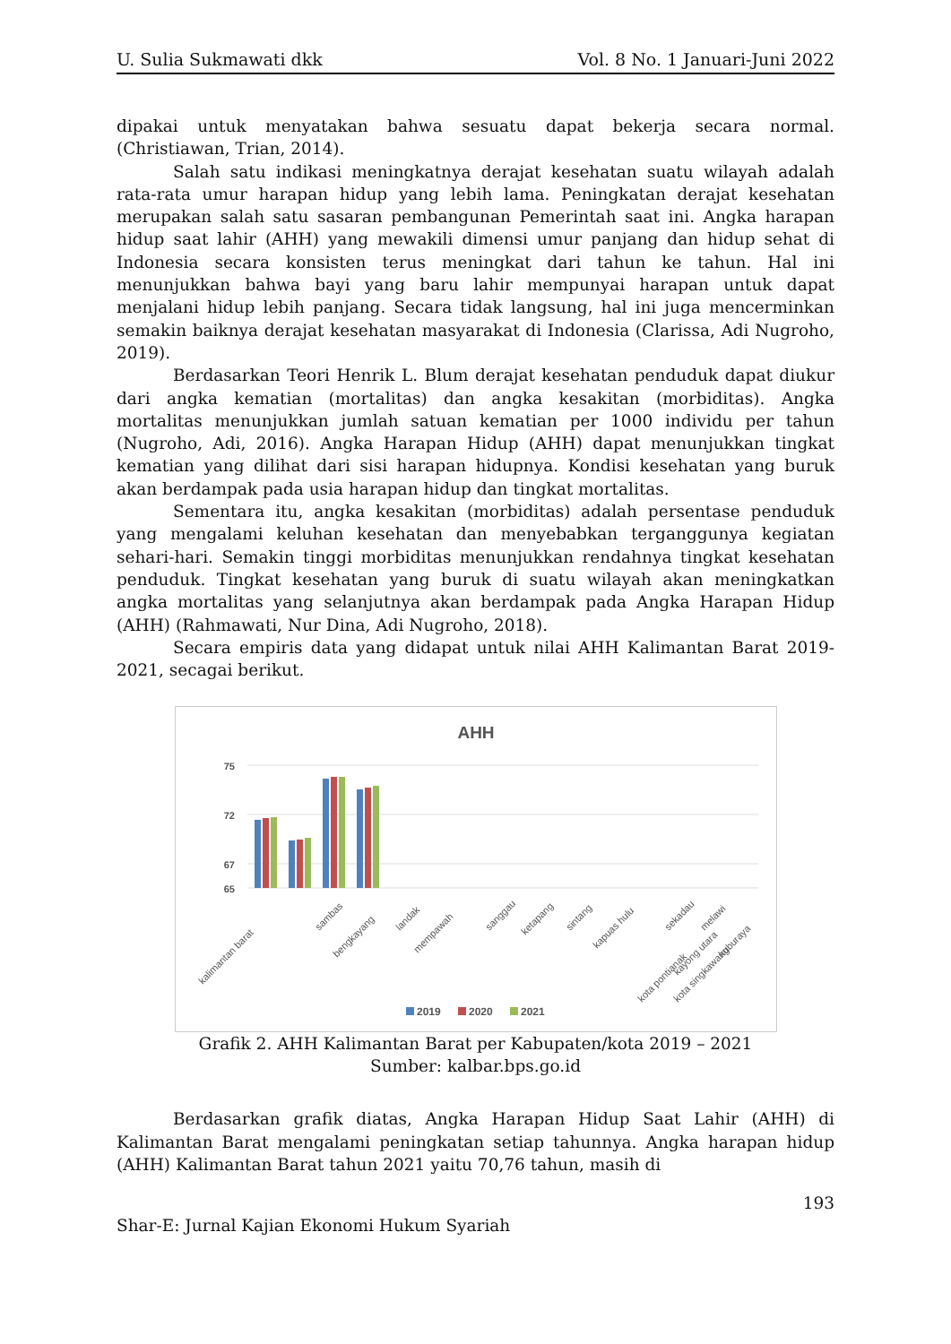U. Sulia Sukmawati dkk Vol. 8 No. 1 Januari-Juni 2022
dipakai untuk menyatakan bahwa sesuatu dapat bekerja secara normal. (Christiawan, Trian, 2014).
Salah satu indikasi meningkatnya derajat kesehatan suatu wilayah adalah rata-rata umur harapan hidup yang lebih lama. Peningkatan derajat kesehatan merupakan salah satu sasaran pembangunan Pemerintah saat ini. Angka harapan hidup saat lahir (AHH) yang mewakili dimensi umur panjang dan hidup sehat di Indonesia secara konsisten terus meningkat dari tahun ke tahun. Hal ini menunjukkan bahwa bayi yang baru lahir mempunyai harapan untuk dapat menjalani hidup lebih panjang. Secara tidak langsung, hal ini juga mencerminkan semakin baiknya derajat kesehatan masyarakat di Indonesia (Clarissa, Adi Nugroho, 2019).
Berdasarkan Teori Henrik L. Blum derajat kesehatan penduduk dapat diukur dari angka kematian (mortalitas) dan angka kesakitan (morbiditas). Angka mortalitas menunjukkan jumlah satuan kematian per 1000 individu per tahun (Nugroho, Adi, 2016). Angka Harapan Hidup (AHH) dapat menunjukkan tingkat kematian yang dilihat dari sisi harapan hidupnya. Kondisi kesehatan yang buruk akan berdampak pada usia harapan hidup dan tingkat mortalitas.
Sementara itu, angka kesakitan (morbiditas) adalah persentase penduduk yang mengalami keluhan kesehatan dan menyebabkan terganggunya kegiatan sehari-hari. Semakin tinggi morbiditas menunjukkan rendahnya tingkat kesehatan penduduk. Tingkat kesehatan yang buruk di suatu wilayah akan meningkatkan angka mortalitas yang selanjutnya akan berdampak pada Angka Harapan Hidup (AHH) (Rahmawati, Nur Dina, Adi Nugroho, 2018).
Secara empiris data yang didapat untuk nilai AHH Kalimantan Barat 2019-2021, secagai berikut.
AHH
75
72
67
65
kalimantan barat
sambas
bengkayang
landak
mempawah
sanggau
ketapang
sintang
kapuas hulu
sekadau
melawi
kayong utara
kuburaya
kota pontianak
kota singkawang
2019
2020
2021
Grafik 2. AHH Kalimantan Barat per Kabupaten/kota 2019 – 2021
Sumber: kalbar.bps.go.id
Berdasarkan grafik diatas, Angka Harapan Hidup Saat Lahir (AHH) di Kalimantan Barat mengalami peningkatan setiap tahunnya. Angka harapan hidup (AHH) Kalimantan Barat tahun 2021 yaitu 70,76 tahun, masih di
193
Shar-E: Jurnal Kajian Ekonomi Hukum Syariah